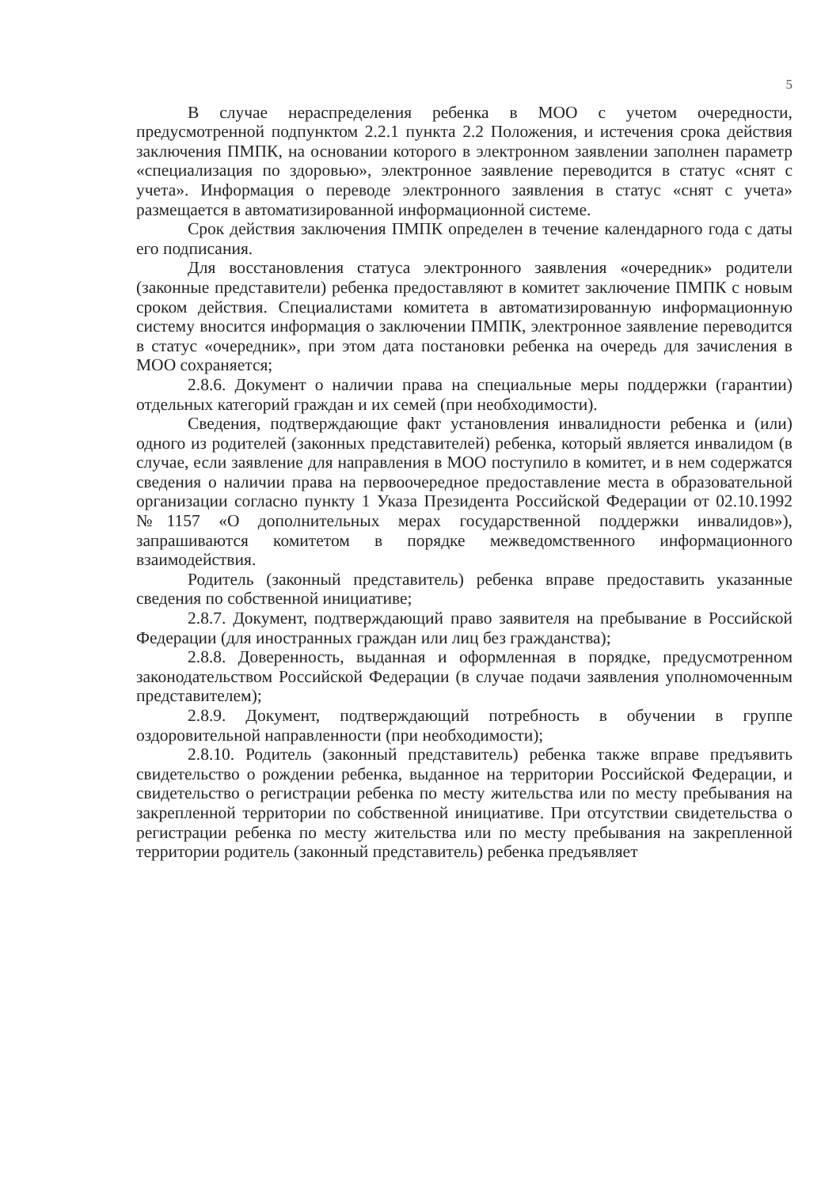5
В случае нераспределения ребенка в МОО с учетом очередности, предусмотренной подпунктом 2.2.1 пункта 2.2 Положения, и истечения срока действия заключения ПМПК, на основании которого в электронном заявлении заполнен параметр «специализация по здоровью», электронное заявление переводится в статус «снят с учета». Информация о переводе электронного заявления в статус «снят с учета» размещается в автоматизированной информационной системе.
Срок действия заключения ПМПК определен в течение календарного года с даты его подписания.
Для восстановления статуса электронного заявления «очередник» родители (законные представители) ребенка предоставляют в комитет заключение ПМПК с новым сроком действия. Специалистами комитета в автоматизированную информационную систему вносится информация о заключении ПМПК, электронное заявление переводится в статус «очередник», при этом дата постановки ребенка на очередь для зачисления в МОО сохраняется;
2.8.6. Документ о наличии права на специальные меры поддержки (гарантии) отдельных категорий граждан и их семей (при необходимости).
Сведения, подтверждающие факт установления инвалидности ребенка и (или) одного из родителей (законных представителей) ребенка, который является инвалидом (в случае, если заявление для направления в МОО поступило в комитет, и в нем содержатся сведения о наличии права на первоочередное предоставление места в образовательной организации согласно пункту 1 Указа Президента Российской Федерации от 02.10.1992 №1157 «О дополнительных мерах государственной поддержки инвалидов»), запрашиваются комитетом в порядке межведомственного информационного взаимодействия.
Родитель (законный представитель) ребенка вправе предоставить указанные сведения по собственной инициативе;
2.8.7. Документ, подтверждающий право заявителя на пребывание в Российской Федерации (для иностранных граждан или лиц без гражданства);
2.8.8. Доверенность, выданная и оформленная в порядке, предусмотренном законодательством Российской Федерации (в случае подачи заявления уполномоченным представителем);
2.8.9. Документ, подтверждающий потребность в обучении в группе оздоровительной направленности (при необходимости);
2.8.10. Родитель (законный представитель) ребенка также вправе предъявить свидетельство о рождении ребенка, выданное на территории Российской Федерации, и свидетельство о регистрации ребенка по месту жительства или по месту пребывания на закрепленной территории по собственной инициативе. При отсутствии свидетельства о регистрации ребенка по месту жительства или по месту пребывания на закрепленной территории родитель (законный представитель) ребенка предъявляет